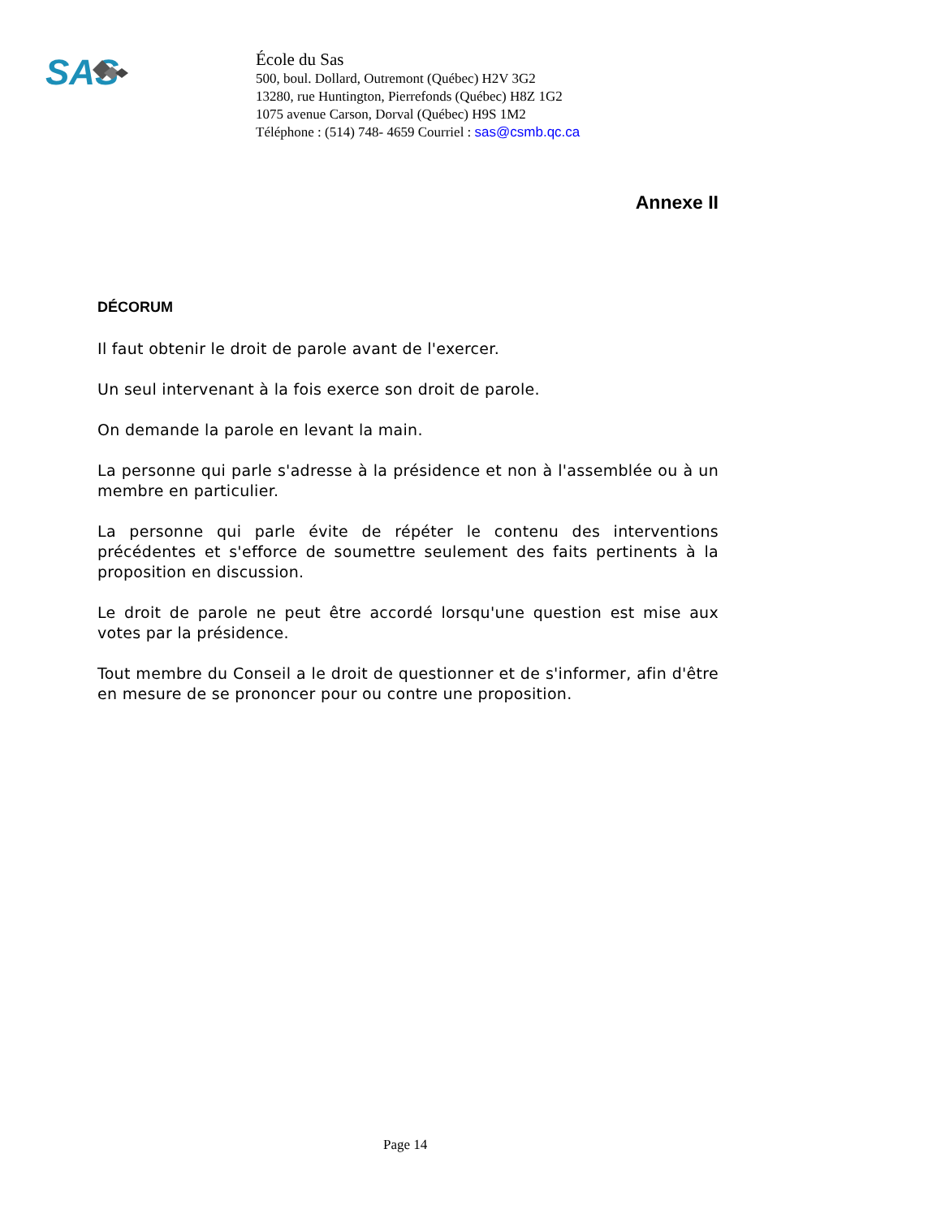SAS
École du Sas
500, boul. Dollard, Outremont (Québec) H2V 3G2
13280, rue Huntington, Pierrefonds (Québec) H8Z 1G2
1075 avenue Carson, Dorval (Québec) H9S 1M2
Téléphone : (514) 748- 4659 Courriel : sas@csmb.qc.ca
Annexe II
DÉCORUM
Il faut obtenir le droit de parole avant de l'exercer.
Un seul intervenant à la fois exerce son droit de parole.
On demande la parole en levant la main.
La personne qui parle s'adresse à la présidence et non à l'assemblée ou à un membre en particulier.
La personne qui parle évite de répéter le contenu des interventions précédentes et s'efforce de soumettre seulement des faits pertinents à la proposition en discussion.
Le droit de parole ne peut être accordé lorsqu'une question est mise aux votes par la présidence.
Tout membre du Conseil a le droit de questionner et de s'informer, afin d'être en mesure de se prononcer pour ou contre une proposition.
Page 14